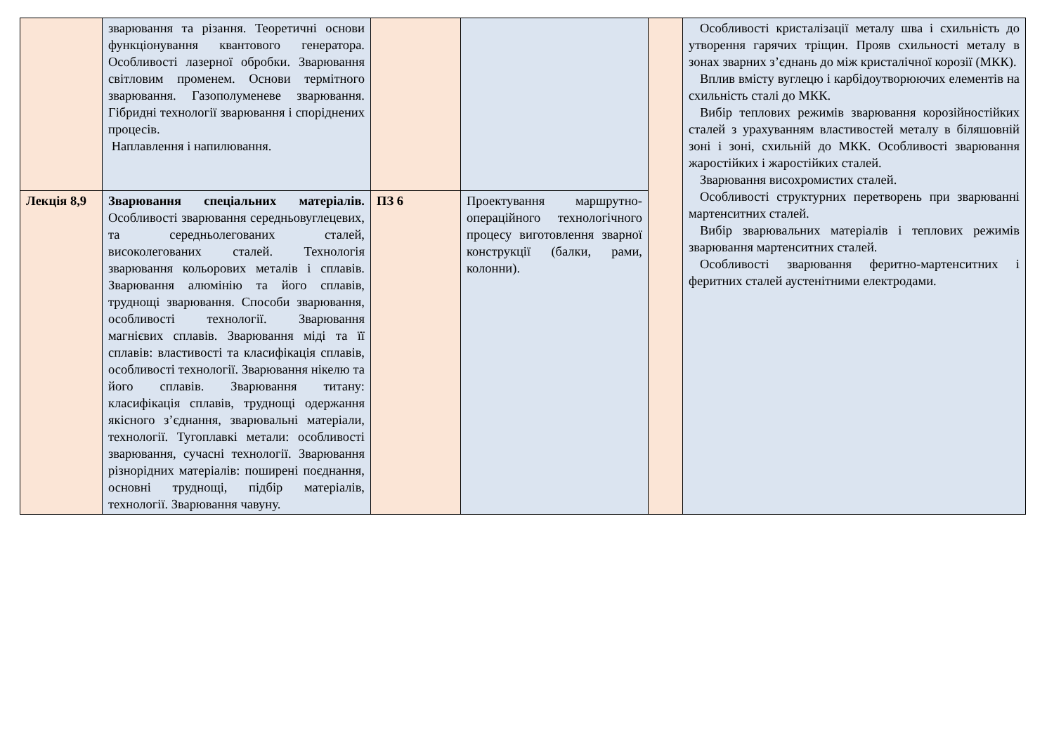| | зварювання та різання. Теоретичні основи функціонування квантового генератора. Особливості лазерної обробки. Зварювання світловим променем. Основи термітного зварювання. Газополуменеве зварювання. Гібридні технології зварювання і споріднених процесів. Наплавлення і напилювання. | | | | Особливості кристалізації металу шва і схильність до утворення гарячих тріщин. Прояв схильності металу в зонах зварних з’єднань до між кристалічної корозії (МКК). Вплив вмісту вуглецю і карбідоутворюючих елементів на схильність сталі до МКК. Вибір теплових режимів зварювання корозійностійких сталей з урахуванням властивостей металу в біляшовній зоні і зоні, схильній до МКК. Особливості зварювання жаростійких і жаростійких сталей. Зварювання висохромистих сталей. Особливості структурних перетворень при зварюванні мартенситних сталей. Вибір зварювальних матеріалів і теплових режимів зварювання мартенситних сталей. Особливості зварювання феритно-мартенситних і феритних сталей аустенітними електродами. |
| Лекція 8,9 | Зварювання спеціальних матеріалів. Особливості зварювання середньовуглецевих, та середньолегованих сталей, високолегованих сталей. Технологія зварювання кольорових металів і сплавів. Зварювання алюмінію та його сплавів, труднощі зварювання. Способи зварювання, особливості технології. Зварювання магнієвих сплавів. Зварювання міді та її сплавів: властивості та класифікація сплавів, особливості технології. Зварювання нікелю та його сплавів. Зварювання титану: класифікація сплавів, труднощі одержання якісного з’єднання, зварювальні матеріали, технології. Тугоплавкі метали: особливості зварювання, сучасні технології. Зварювання різнорідних матеріалів: поширені поєднання, основні труднощі, підбір матеріалів, технології. Зварювання чавуну. | ПЗ 6 | Проектування маршрутно-операційного технологічного процесу виготовлення зварної конструкції (балки, рами, колонни). | | |